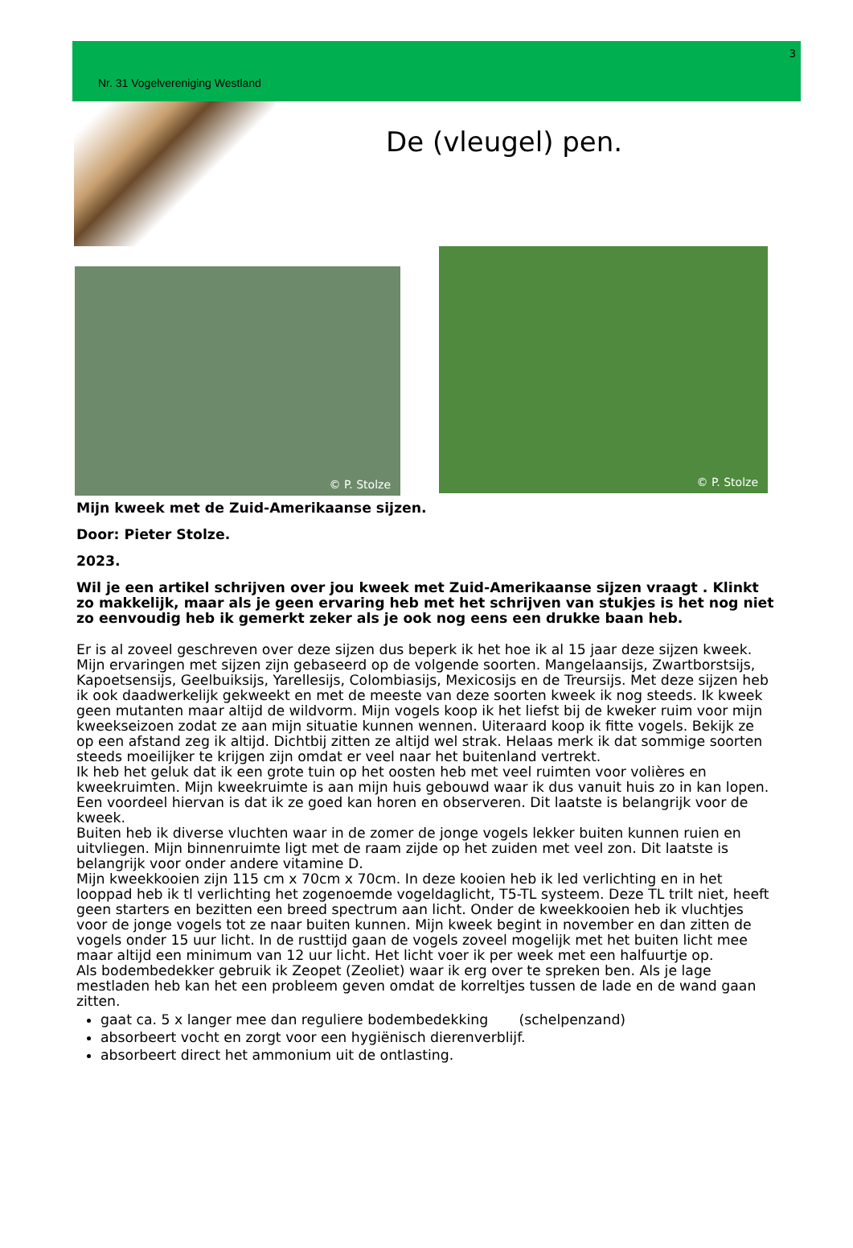3
Nr. 31 Vogelvereniging Westland
De (vleugel) pen.
© P. Stolze
© P. Stolze
Mijn kweek met de Zuid-Amerikaanse sijzen.
Door: Pieter Stolze.
2023.
Wil je een artikel schrijven over jou kweek met Zuid-Amerikaanse sijzen vraagt . Klinkt zo makkelijk, maar als je geen ervaring heb met het schrijven van stukjes is het nog niet zo eenvoudig heb ik gemerkt zeker als je ook nog eens een drukke baan heb.
Er is al zoveel geschreven over deze sijzen dus beperk ik het hoe ik al 15 jaar deze sijzen kweek.
Mijn ervaringen met sijzen zijn gebaseerd op de volgende soorten. Mangelaansijs, Zwartborstsijs, Kapoetsensijs, Geelbuiksijs, Yarellesijs, Colombiasijs, Mexicosijs en de Treursijs. Met deze sijzen heb ik ook daadwerkelijk gekweekt en met de meeste van deze soorten kweek ik nog steeds. Ik kweek geen mutanten maar altijd de wildvorm. Mijn vogels koop ik het liefst bij de kweker ruim voor mijn kweekseizoen zodat ze aan mijn situatie kunnen wennen. Uiteraard koop ik fitte vogels. Bekijk ze op een afstand zeg ik altijd. Dichtbij zitten ze altijd wel strak. Helaas merk ik dat sommige soorten steeds moeilijker te krijgen zijn omdat er veel naar het buitenland vertrekt.
Ik heb het geluk dat ik een grote tuin op het oosten heb met veel ruimten voor volières en kweekruimten. Mijn kweekruimte is aan mijn huis gebouwd waar ik dus vanuit huis zo in kan lopen. Een voordeel hiervan is dat ik ze goed kan horen en observeren. Dit laatste is belangrijk voor de kweek.
Buiten heb ik diverse vluchten waar in de zomer de jonge vogels lekker buiten kunnen ruien en uitvliegen. Mijn binnenruimte ligt met de raam zijde op het zuiden met veel zon. Dit laatste is belangrijk voor onder andere vitamine D.
Mijn kweekkooien zijn 115 cm x 70cm x 70cm. In deze kooien heb ik led verlichting en in het looppad heb ik tl verlichting het zogenoemde vogeldaglicht, T5-TL systeem. Deze TL trilt niet, heeft geen starters en bezitten een breed spectrum aan licht. Onder de kweekkooien heb ik vluchtjes voor de jonge vogels tot ze naar buiten kunnen. Mijn kweek begint in november en dan zitten de vogels onder 15 uur licht. In de rusttijd gaan de vogels zoveel mogelijk met het buiten licht mee maar altijd een minimum van 12 uur licht. Het licht voer ik per week met een halfuurtje op.
Als bodembedekker gebruik ik Zeopet (Zeoliet) waar ik erg over te spreken ben. Als je lage mestladen heb kan het een probleem geven omdat de korreltjes tussen de lade en de wand gaan zitten.
gaat ca. 5 x langer mee dan reguliere bodembedekking (schelpenzand)
absorbeert vocht en zorgt voor een hygiënisch dierenverblijf.
absorbeert direct het ammonium uit de ontlasting.